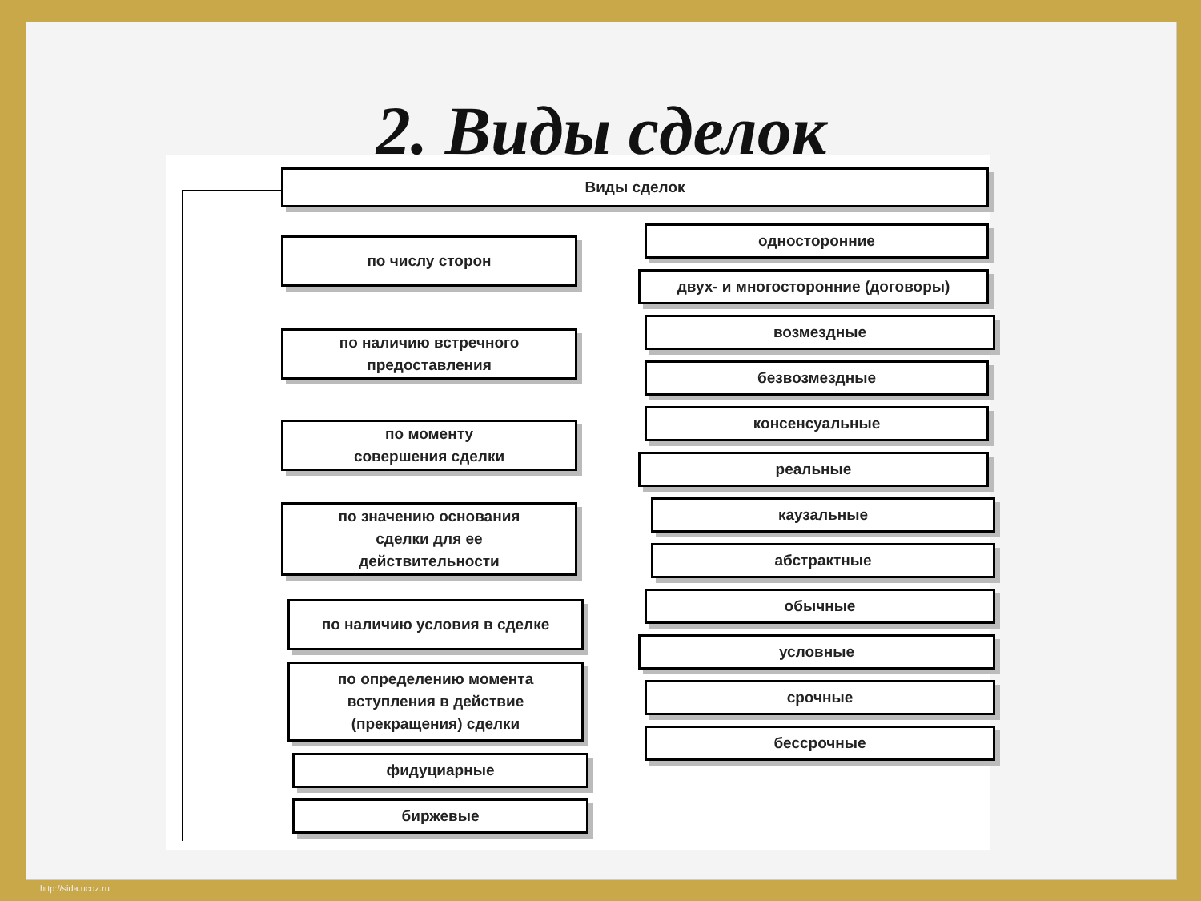2. Виды сделок
Виды сделок
по числу сторон
по наличию встречного
предоставления
по моменту
совершения сделки
по значению основания
сделки для ее
действительности
по наличию условия в сделке
по определению момента
вступления в действие
(прекращения) сделки
фидуциарные
биржевые
односторонние
двух- и многосторонние (договоры)
возмездные
безвозмездные
консенсуальные
реальные
каузальные
абстрактные
обычные
условные
срочные
бессрочные
http://sida.ucoz.ru